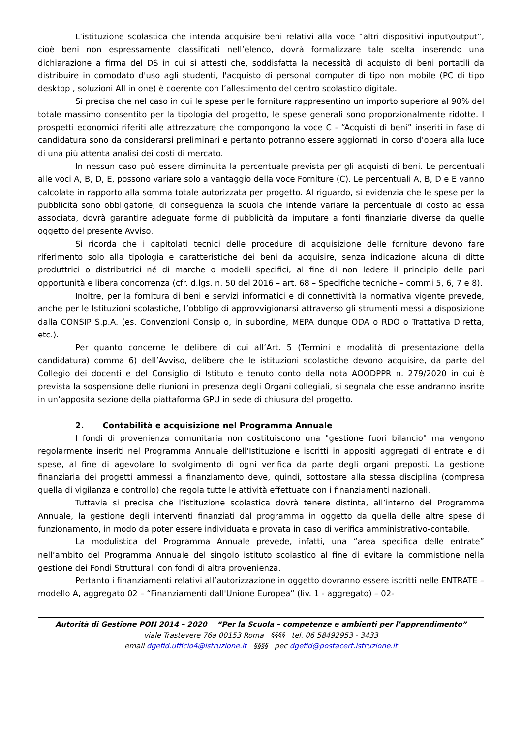L’istituzione scolastica che intenda acquisire beni relativi alla voce “altri dispositivi input\output”, cioè beni non espressamente classificati nell’elenco, dovrà formalizzare tale scelta inserendo una dichiarazione a firma del DS in cui si attesti che, soddisfatta la necessità di acquisto di beni portatili da distribuire in comodato d'uso agli studenti, l'acquisto di personal computer di tipo non mobile (PC di tipo desktop , soluzioni All in one) è coerente con l’allestimento del centro scolastico digitale.
Si precisa che nel caso in cui le spese per le forniture rappresentino un importo superiore al 90% del totale massimo consentito per la tipologia del progetto, le spese generali sono proporzionalmente ridotte. I prospetti economici riferiti alle attrezzature che compongono la voce C - “Acquisti di beni” inseriti in fase di candidatura sono da considerarsi preliminari e pertanto potranno essere aggiornati in corso d’opera alla luce di una più attenta analisi dei costi di mercato.
In nessun caso può essere diminuita la percentuale prevista per gli acquisti di beni. Le percentuali alle voci A, B, D, E, possono variare solo a vantaggio della voce Forniture (C). Le percentuali A, B, D e E vanno calcolate in rapporto alla somma totale autorizzata per progetto. Al riguardo, si evidenzia che le spese per la pubblicità sono obbligatorie; di conseguenza la scuola che intende variare la percentuale di costo ad essa associata, dovrà garantire adeguate forme di pubblicità da imputare a fonti finanziarie diverse da quelle oggetto del presente Avviso.
Si ricorda che i capitolati tecnici delle procedure di acquisizione delle forniture devono fare riferimento solo alla tipologia e caratteristiche dei beni da acquisire, senza indicazione alcuna di ditte produttrici o distributrici né di marche o modelli specifici, al fine di non ledere il principio delle pari opportunità e libera concorrenza (cfr. d.lgs. n. 50 del 2016 – art. 68 – Specifiche tecniche – commi 5, 6, 7 e 8).
Inoltre, per la fornitura di beni e servizi informatici e di connettività la normativa vigente prevede, anche per le Istituzioni scolastiche, l’obbligo di approvvigionarsi attraverso gli strumenti messi a disposizione dalla CONSIP S.p.A. (es. Convenzioni Consip o, in subordine, MEPA dunque ODA o RDO o Trattativa Diretta, etc.).
Per quanto concerne le delibere di cui all’Art. 5 (Termini e modalità di presentazione della candidatura) comma 6) dell’Avviso, delibere che le istituzioni scolastiche devono acquisire, da parte del Collegio dei docenti e del Consiglio di Istituto e tenuto conto della nota AOODPPR n. 279/2020 in cui è prevista la sospensione delle riunioni in presenza degli Organi collegiali, si segnala che esse andranno insrite in un’apposita sezione della piattaforma GPU in sede di chiusura del progetto.
2. Contabilità e acquisizione nel Programma Annuale
I fondi di provenienza comunitaria non costituiscono una "gestione fuori bilancio" ma vengono regolarmente inseriti nel Programma Annuale dell'Istituzione e iscritti in appositi aggregati di entrate e di spese, al fine di agevolare lo svolgimento di ogni verifica da parte degli organi preposti. La gestione finanziaria dei progetti ammessi a finanziamento deve, quindi, sottostare alla stessa disciplina (compresa quella di vigilanza e controllo) che regola tutte le attività effettuate con i finanziamenti nazionali.
Tuttavia si precisa che l’istituzione scolastica dovrà tenere distinta, all’interno del Programma Annuale, la gestione degli interventi finanziati dal programma in oggetto da quella delle altre spese di funzionamento, in modo da poter essere individuata e provata in caso di verifica amministrativo-contabile.
La modulistica del Programma Annuale prevede, infatti, una “area specifica delle entrate” nell’ambito del Programma Annuale del singolo istituto scolastico al fine di evitare la commistione nella gestione dei Fondi Strutturali con fondi di altra provenienza.
Pertanto i finanziamenti relativi all’autorizzazione in oggetto dovranno essere iscritti nelle ENTRATE – modello A, aggregato 02 – “Finanziamenti dall'Unione Europea” (liv. 1 - aggregato) – 02-
Autorità di Gestione PON 2014 – 2020 “Per la Scuola – competenze e ambienti per l’apprendimento”
viale Trastevere 76a 00153 Roma §§§§ tel. 06 58492953 - 3433
email dgefid.ufficio4@istruzione.it §§§§ pec dgefid@postacert.istruzione.it